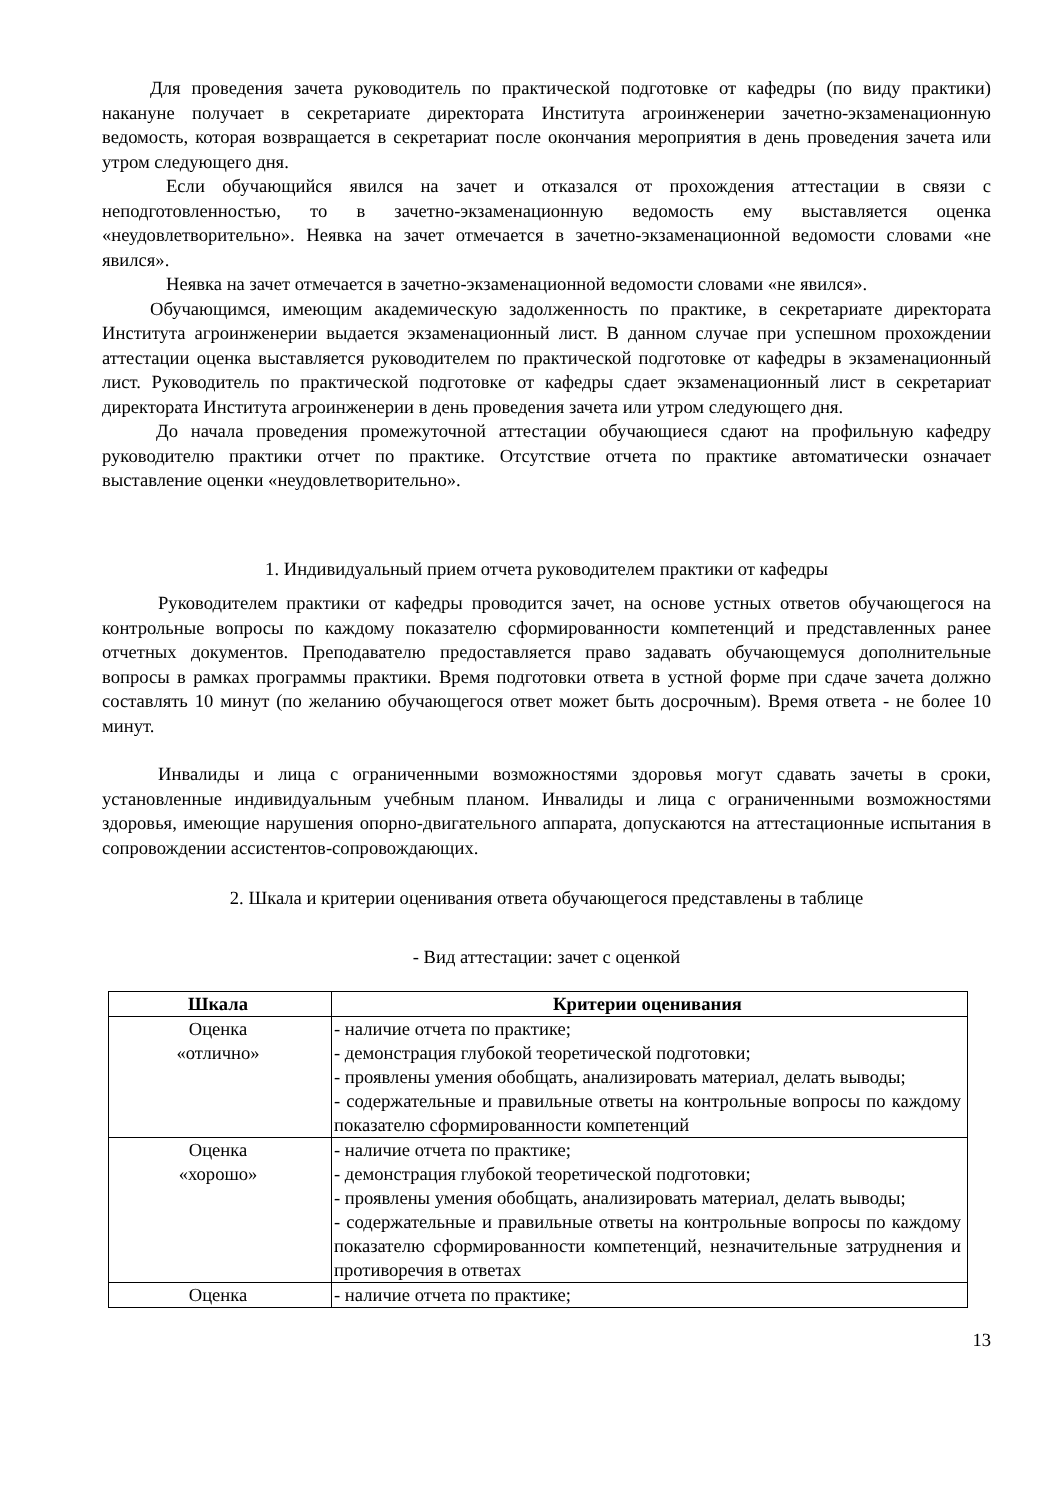Для проведения зачета руководитель по практической подготовке от кафедры (по виду практики) накануне получает в секретариате директората Института агроинженерии зачетно-экзаменационную ведомость, которая возвращается в секретариат после окончания мероприятия в день проведения зачета или утром следующего дня.
Если обучающийся явился на зачет и отказался от прохождения аттестации в связи с неподготовленностью, то в зачетно-экзаменационную ведомость ему выставляется оценка «неудовлетворительно». Неявка на зачет отмечается в зачетно-экзаменационной ведомости словами «не явился».
Неявка на зачет отмечается в зачетно-экзаменационной ведомости словами «не явился».
Обучающимся, имеющим академическую задолженность по практике, в секретариате директората Института агроинженерии выдается экзаменационный лист. В данном случае при успешном прохождении аттестации оценка выставляется руководителем по практической подготовке от кафедры в экзаменационный лист. Руководитель по практической подготовке от кафедры сдает экзаменационный лист в секретариат директората Института агроинженерии в день проведения зачета или утром следующего дня.
До начала проведения промежуточной аттестации обучающиеся сдают на профильную кафедру руководителю практики отчет по практике. Отсутствие отчета по практике автоматически означает выставление оценки «неудовлетворительно».
1. Индивидуальный прием отчета руководителем практики от кафедры
Руководителем практики от кафедры проводится зачет, на основе устных ответов обучающегося на контрольные вопросы по каждому показателю сформированности компетенций и представленных ранее отчетных документов. Преподавателю предоставляется право задавать обучающемуся дополнительные вопросы в рамках программы практики. Время подготовки ответа в устной форме при сдаче зачета должно составлять 10 минут (по желанию обучающегося ответ может быть досрочным). Время ответа - не более 10 минут.
Инвалиды и лица с ограниченными возможностями здоровья могут сдавать зачеты в сроки, установленные индивидуальным учебным планом. Инвалиды и лица с ограниченными возможностями здоровья, имеющие нарушения опорно-двигательного аппарата, допускаются на аттестационные испытания в сопровождении ассистентов-сопровождающих.
2. Шкала и критерии оценивания ответа обучающегося представлены в таблице
- Вид аттестации: зачет с оценкой
| Шкала | Критерии оценивания |
| --- | --- |
| Оценка «отлично» | - наличие отчета по практике; - демонстрация глубокой теоретической подготовки; - проявлены умения обобщать, анализировать материал, делать выводы; - содержательные и правильные ответы на контрольные вопросы по каждому показателю сформированности компетенций |
| Оценка «хорошо» | - наличие отчета по практике; - демонстрация глубокой теоретической подготовки; - проявлены умения обобщать, анализировать материал, делать выводы; - содержательные и правильные ответы на контрольные вопросы по каждому показателю сформированности компетенций, незначительные затруднения и противоречия в ответах |
| Оценка | - наличие отчета по практике; |
13